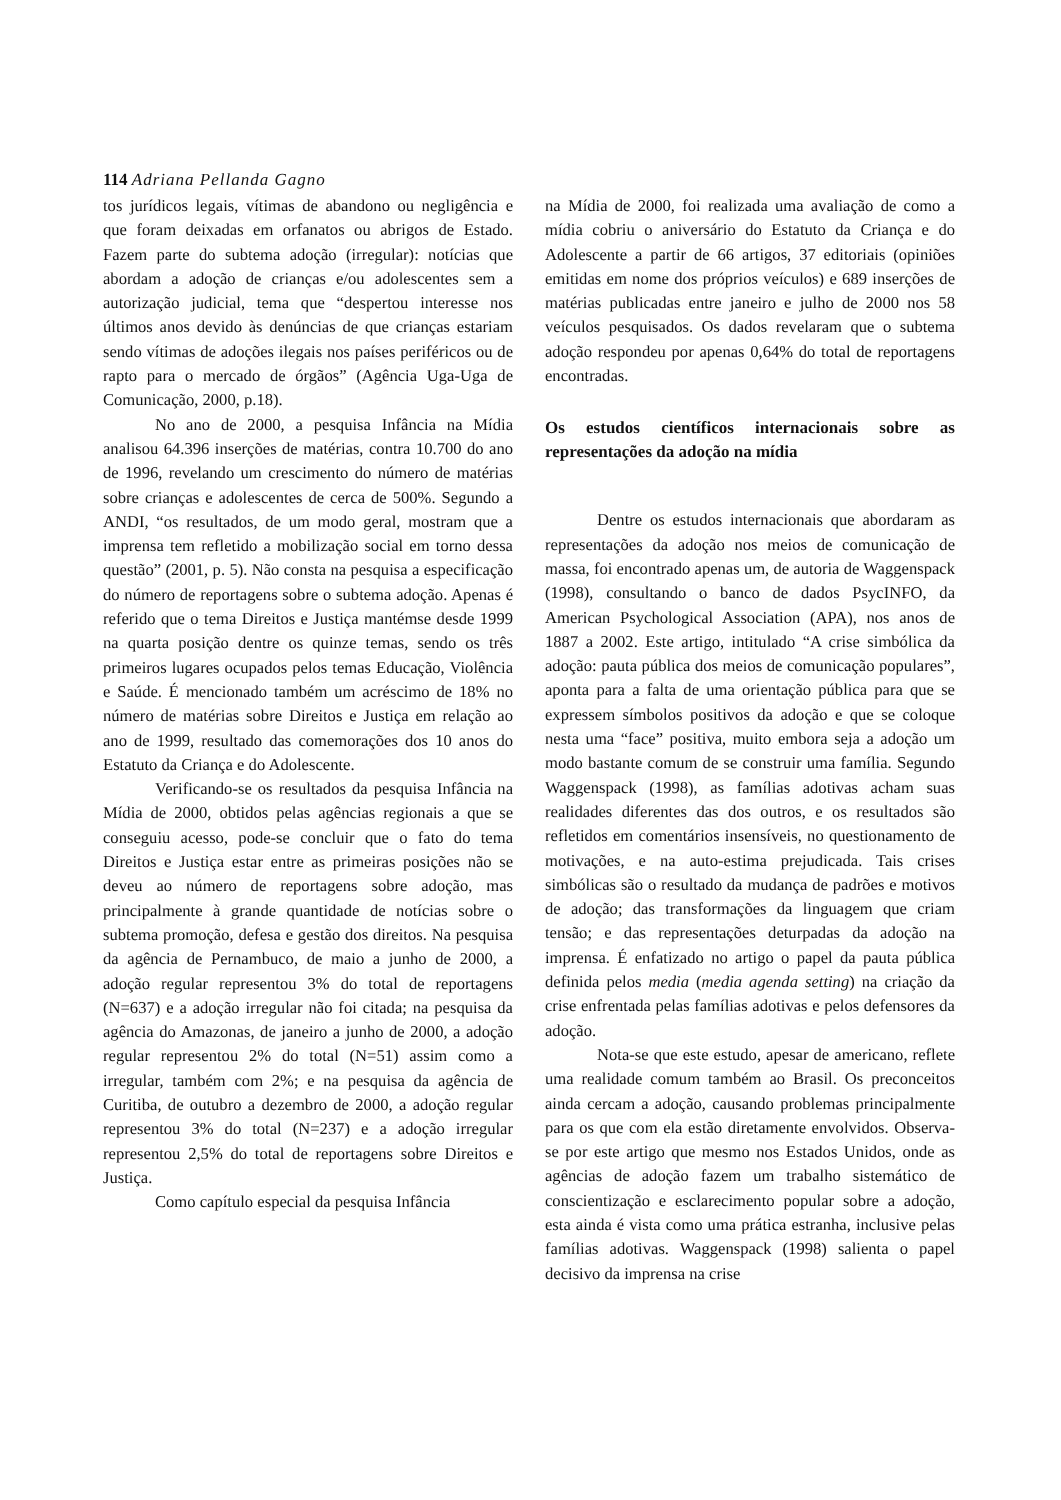114 Adriana Pellanda Gagno
tos jurídicos legais, vítimas de abandono ou negligência e que foram deixadas em orfanatos ou abrigos de Estado. Fazem parte do subtema adoção (irregular): notícias que abordam a adoção de crianças e/ou adolescentes sem a autorização judicial, tema que “despertou interesse nos últimos anos devido às denúncias de que crianças estariam sendo vítimas de adoções ilegais nos países periféricos ou de rapto para o mercado de órgãos” (Agência Uga-Uga de Comunicação, 2000, p.18).
No ano de 2000, a pesquisa Infância na Mídia analisou 64.396 inserções de matérias, contra 10.700 do ano de 1996, revelando um crescimento do número de matérias sobre crianças e adolescentes de cerca de 500%. Segundo a ANDI, “os resultados, de um modo geral, mostram que a imprensa tem refletido a mobilização social em torno dessa questão” (2001, p. 5). Não consta na pesquisa a especificação do número de reportagens sobre o subtema adoção. Apenas é referido que o tema Direitos e Justiça mantémse desde 1999 na quarta posição dentre os quinze temas, sendo os três primeiros lugares ocupados pelos temas Educação, Violência e Saúde. É mencionado também um acréscimo de 18% no número de matérias sobre Direitos e Justiça em relação ao ano de 1999, resultado das comemorações dos 10 anos do Estatuto da Criança e do Adolescente.
Verificando-se os resultados da pesquisa Infância na Mídia de 2000, obtidos pelas agências regionais a que se conseguiu acesso, pode-se concluir que o fato do tema Direitos e Justiça estar entre as primeiras posições não se deveu ao número de reportagens sobre adoção, mas principalmente à grande quantidade de notícias sobre o subtema promoção, defesa e gestão dos direitos. Na pesquisa da agência de Pernambuco, de maio a junho de 2000, a adoção regular representou 3% do total de reportagens (N=637) e a adoção irregular não foi citada; na pesquisa da agência do Amazonas, de janeiro a junho de 2000, a adoção regular representou 2% do total (N=51) assim como a irregular, também com 2%; e na pesquisa da agência de Curitiba, de outubro a dezembro de 2000, a adoção regular representou 3% do total (N=237) e a adoção irregular representou 2,5% do total de reportagens sobre Direitos e Justiça.
Como capítulo especial da pesquisa Infância
na Mídia de 2000, foi realizada uma avaliação de como a mídia cobriu o aniversário do Estatuto da Criança e do Adolescente a partir de 66 artigos, 37 editoriais (opiniões emitidas em nome dos próprios veículos) e 689 inserções de matérias publicadas entre janeiro e julho de 2000 nos 58 veículos pesquisados. Os dados revelaram que o subtema adoção respondeu por apenas 0,64% do total de reportagens encontradas.
Os estudos científicos internacionais sobre as representações da adoção na mídia
Dentre os estudos internacionais que abordaram as representações da adoção nos meios de comunicação de massa, foi encontrado apenas um, de autoria de Waggenspack (1998), consultando o banco de dados PsycINFO, da American Psychological Association (APA), nos anos de 1887 a 2002. Este artigo, intitulado “A crise simbólica da adoção: pauta pública dos meios de comunicação populares”, aponta para a falta de uma orientação pública para que se expressem símbolos positivos da adoção e que se coloque nesta uma “face” positiva, muito embora seja a adoção um modo bastante comum de se construir uma família. Segundo Waggenspack (1998), as famílias adotivas acham suas realidades diferentes das dos outros, e os resultados são refletidos em comentários insensíveis, no questionamento de motivações, e na auto-estima prejudicada. Tais crises simbólicas são o resultado da mudança de padrões e motivos de adoção; das transformações da linguagem que criam tensão; e das representações deturpadas da adoção na imprensa. É enfatizado no artigo o papel da pauta pública definida pelos media (media agenda setting) na criação da crise enfrentada pelas famílias adotivas e pelos defensores da adoção.
Nota-se que este estudo, apesar de americano, reflete uma realidade comum também ao Brasil. Os preconceitos ainda cercam a adoção, causando problemas principalmente para os que com ela estão diretamente envolvidos. Observa-se por este artigo que mesmo nos Estados Unidos, onde as agências de adoção fazem um trabalho sistemático de conscientização e esclarecimento popular sobre a adoção, esta ainda é vista como uma prática estranha, inclusive pelas famílias adotivas. Waggenspack (1998) salienta o papel decisivo da imprensa na crise